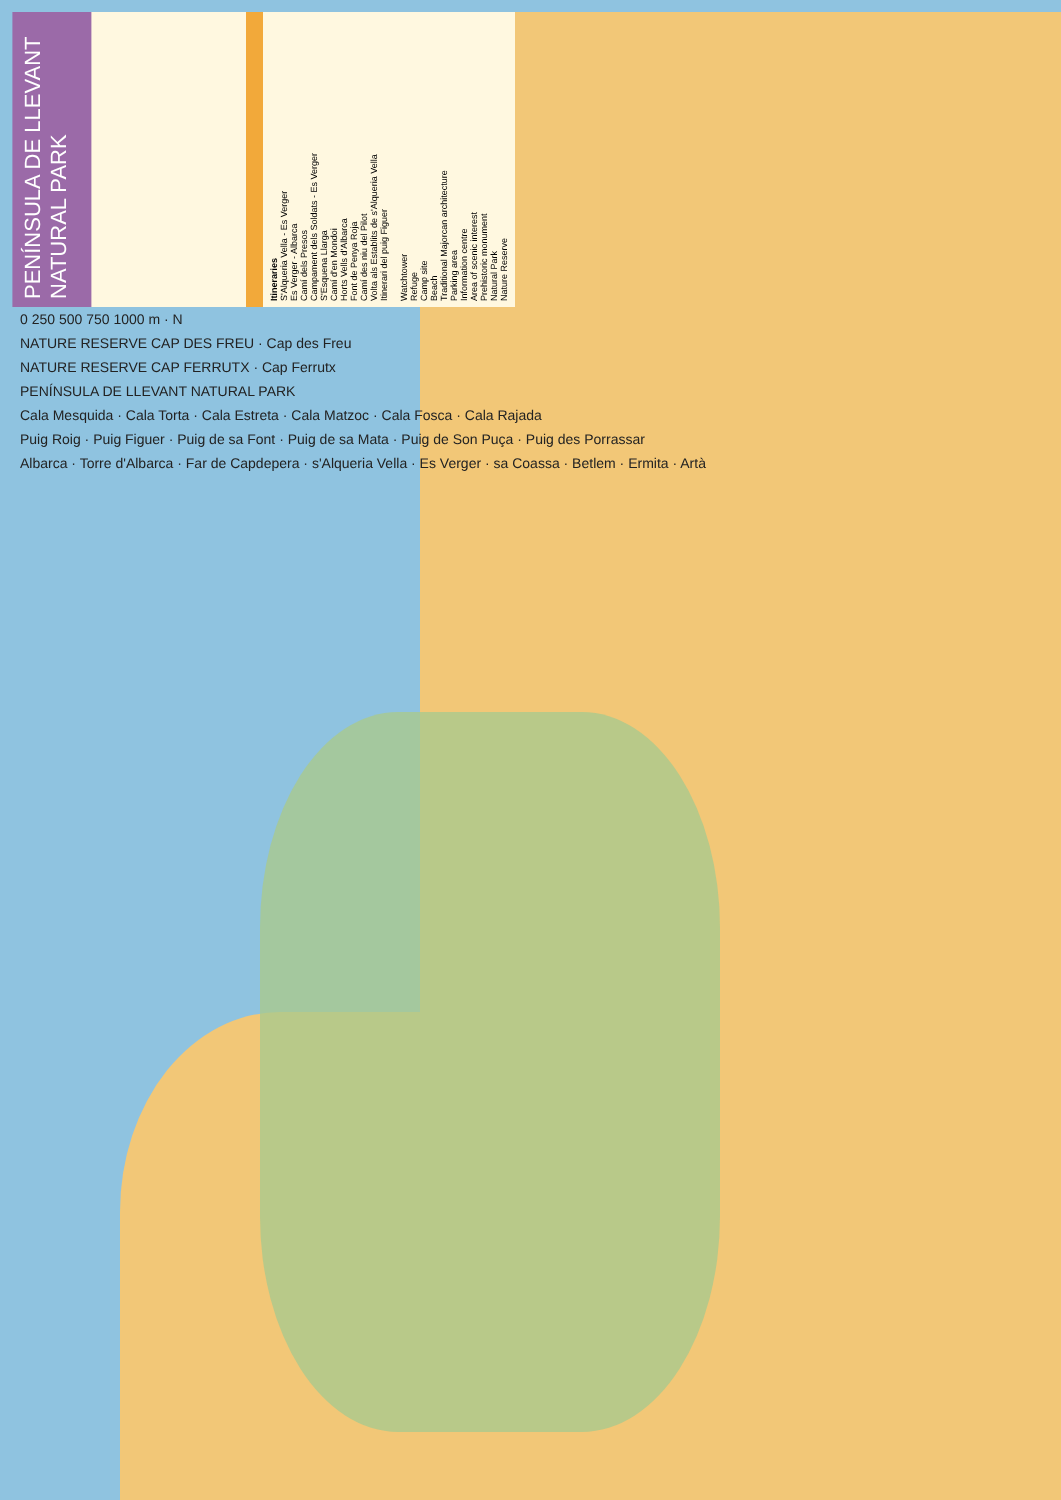PENÍNSULA DE LLEVANT NATURAL PARK
Itineraries
S'Alqueria Vella - Es Verger
Es Verger - Albarca
Camí dels Presos
Campament dels Soldats - Es Verger
S'Esquena Llarga
Camí d'en Mondoi
Horts Vells d'Albarca
Font de Penya Roja
Camí des niu del Pilot
Volta als Establits de s'Alqueria Vella
Itinerari del puig Figuer
Watchtower
Refuge
Camp site
Beach
Traditional Majorcan architecture
Parking area
Information centre
Area of scenic interest
Prehistoric monument
Natural Park
Nature Reserve
0 250 500 750 1000 m · N
NATURE RESERVE CAP DES FREU · Cap des Freu
NATURE RESERVE CAP FERRUTX · Cap Ferrutx
PENÍNSULA DE LLEVANT NATURAL PARK
Cala Mesquida · Cala Torta · Cala Estreta · Cala Matzoc · Cala Fosca · Cala Rajada
Puig Roig · Puig Figuer · Puig de sa Font · Puig de sa Mata · Puig de Son Puça · Puig des Porrassar
Albarca · Torre d'Albarca · Far de Capdepera · s'Alqueria Vella · Es Verger · sa Coassa · Betlem · Ermita · Artà